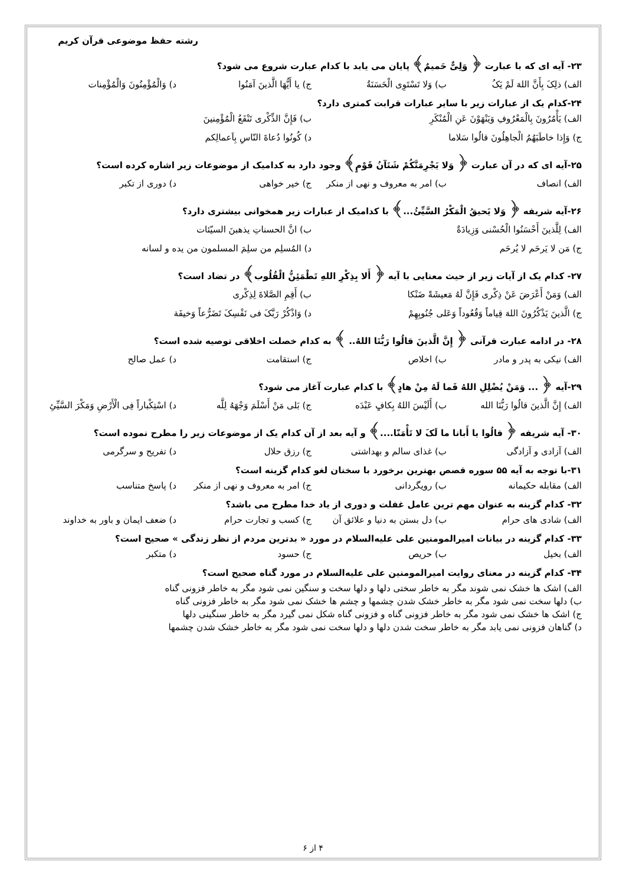رشته حفظ موضوعی قرآن کریم
۲۳- آیه ای که با عبارت ﴿ وَلِیٌّ حَمیمٌ﴾ پایان می یابد با کدام عبارت شروع می شود؟
الف) ذلِکَ بِأَنَّ اللهَ لَمْ یَکُ ب) وَلا تَسْتَوِی الْحَسَنَةُ ج) یا أَیُّهَا الَّذینَ آمَنُوا د) وَالْمُؤْمِنُونَ وَالْمُؤْمِنات
۲۴-کدام یک از عبارات زیر با سایر عبارات قرابت کمتری دارد؟
الف) یَأْمُرُونَ بِالْمَعْرُوفِ وَیَنْهَوْنَ عَنِ الْمُنْکَرِ ب) فَإِنَّ الذِّکْری تَنْفَعُ الْمُؤْمِنینَ
ج) وَإِذا خاطَبَهُمُ الْجاهِلُونَ قالُوا سَلاما د) کُونُوا دُعاةَ النّاسِ بِاَعمالِکم
۲۵-آیه ای که در آن عبارت ﴿ وَلا یَجْرِمَنَّکُمْ شَنَآنُ قَوْمٍ﴾ وجود دارد به کدامیک از موضوعات زیر اشاره کرده است؟
الف) انصاف ب) امر به معروف و نهی از منکر ج) خیر خواهی د) دوری از تکبر
۲۶-آیه شریفه ﴿ وَلا یَحیقُ الْمَکْرُ السَّیِّئُ...﴾ با کدامیک از عبارات زیر همخوانی بیشتری دارد؟
الف) لِلَّذینَ أَحْسَنُوا الْحُسْنی وَزِیادَةٌ ب) انَّ الحسناتِ یذهبنَ السیّئات
ج) مَن لا یَرحَم لا یُرحَم د) المُسلِم من سلِمَ المسلمون من یده و لسانه
۲۷- کدام یک از آیات زیر از حیث معنایی با آیه ﴿ أَلا بِذِکْرِ اللهِ تَطْمَئِنُّ الْقُلُوب﴾ در تضاد است؟
الف) وَمَنْ أَعْرَضَ عَنْ ذِکْری فَإِنَّ لَهُ مَعیشَةً ضَنْکا ب) أَقِمِ الصَّلاةَ لِذِکْری
ج) الَّذینَ یَذْکُرُونَ اللهَ قِیاماً وَقُعُوداً وَعَلی جُنُوبِهِمْ د) وَاذْکُرْ رَبَّکَ فی نَفْسِکَ تَضَرُّعاً وَخیفَة
۲۸- در ادامه عبارت قرآنی ﴿ إِنَّ الَّذینَ قالُوا رَبُّنَا اللهُ.. ﴾ به کدام خصلت اخلاقی توصیه شده است؟
الف) نیکی به پدر و مادر ب) اخلاص ج) استقامت د) عمل صالح
۲۹-آیه ﴿ ... وَمَنْ یُضْلِلِ اللهُ فَما لَهُ مِنْ هادٍ﴾ با کدام عبارت آغاز می شود؟
الف) إِنَّ الَّذینَ قالُوا رَبُّنَا الله ب) أَلَیْسَ اللهُ بِکافٍ عَبْدَه ج) بَلی مَنْ أَسْلَمَ وَجْهَهُ لِلَّه د) اسْتِکْباراً فِی الْأَرْضِ وَمَکْرَ السَّیِّئِ
۳۰- آیه شریفه ﴿ قالُوا یا أَبانا ما لَکَ لا تَأْمَنّا....﴾ و آیه بعد از آن کدام یک از موضوعات زیر را مطرح نموده است؟
الف) آزادی و آزادگی ب) غذای سالم و بهداشتی ج) رزق حلال د) تفریح و سرگرمی
۳۱-با توجه به آیه ۵۵ سوره قصص بهترین برخورد با سخنان لغو کدام گزینه است؟
الف) مقابله حکیمانه ب) رویگردانی ج) امر به معروف و نهی از منکر د) پاسخ متناسب
۳۲- کدام گزینه به عنوان مهم ترین عامل غفلت و دوری از یاد خدا مطرح می باشد؟
الف) شادی های حرام ب) دل بستن به دنیا و علائق آن ج) کسب و تجارت حرام د) ضعف ایمان و باور به خداوند
۳۳- کدام گزینه در بیانات امیرالمومنین علی علیه‌السلام در مورد « بدترین مردم از نظر زندگی » صحیح است؟
الف) بخیل ب) حریص ج) حسود د) متکبر
۳۴- کدام گزینه در معنای روایت امیرالمومنین علی علیه‌السلام در مورد گناه صحیح است؟
الف) اشک ها خشک نمی شوند مگر به خاطر سختی دلها و دلها سخت و سنگین نمی شود مگر به خاطر فزونی گناه
ب) دلها سخت نمی شود مگر به خاطر خشک شدن چشمها و چشم ها خشک نمی شود مگر به خاطر فزونی گناه
ج) اشک ها خشک نمی شود مگر به خاطر فزونی گناه و فزونی گناه شکل نمی گیرد مگر به خاطر سنگینی دلها
د) گناهان فزونی نمی یابد مگر به خاطر سخت شدن دلها و دلها سخت نمی شود مگر به خاطر خشک شدن چشمها
۴ از ۶